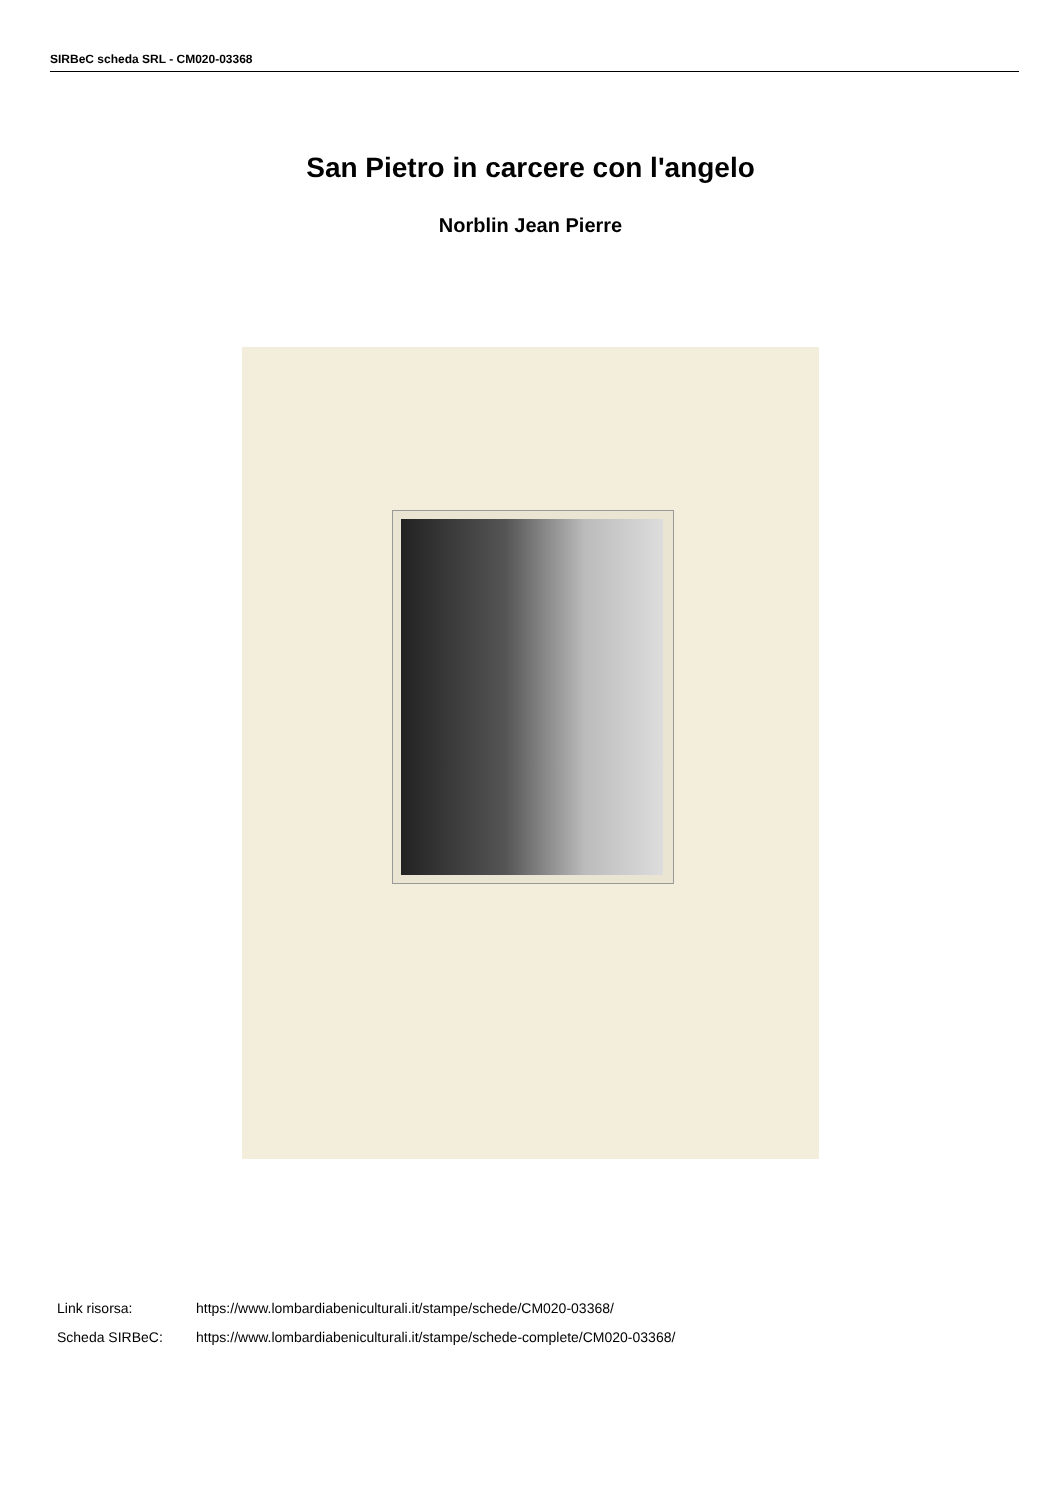SIRBeC scheda SRL - CM020-03368
San Pietro in carcere con l'angelo
Norblin Jean Pierre
Link risorsa: https://www.lombardiabeniculturali.it/stampe/schede/CM020-03368/
Scheda SIRBeC: https://www.lombardiabeniculturali.it/stampe/schede-complete/CM020-03368/